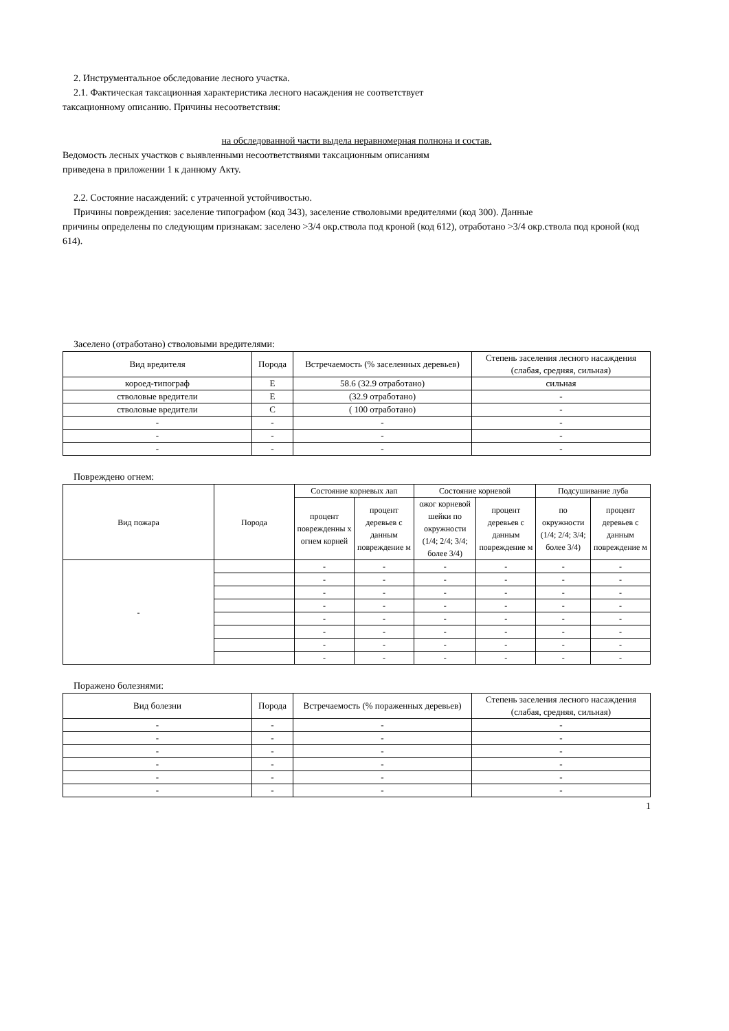2. Инструментальное обследование лесного участка.
2.1. Фактическая таксационная характеристика лесного насаждения не соответствует
таксационному описанию. Причины несоответствия:
на обследованной части выдела неравномерная полнона и состав.
Ведомость лесных участков с выявленными несоответствиями таксационным описаниям
приведена в приложении 1 к данному Акту.
2.2. Состояние насаждений: с утраченной устойчивостью.
Причины повреждения: заселение типографом (код 343), заселение стволовыми вредителями (код 300). Данные
причины определены по следующим признакам: заселено >3/4 окр.ствола под кроной (код 612), отработано >3/4 окр.ствола под кроной (код 614).
Заселено (отработано) стволовыми вредителями:
| Вид вредителя | Порода | Встречаемость (% заселенных деревьев) | Степень заселения лесного насаждения (слабая, средняя, сильная) |
| --- | --- | --- | --- |
| короед-типограф | Е | 58.6 (32.9 отработано) | сильная |
| стволовые вредители | Е | (32.9 отработано) | - |
| стволовые вредители | С | ( 100 отработано) | - |
| - | - | - | - |
| - | - | - | - |
| - | - | - | - |
Повреждено огнем:
| Вид пожара | Порода | Состояние корневых лап | | Состояние корневой | | Подсушивание луба | |
| --- | --- | --- | --- | --- | --- | --- | --- |
| | | процент поврежденны х огнем корней | процент деревьев с данным повреждение м | ожог корневой шейки по окружности (1/4; 2/4; 3/4; более 3/4) | процент деревьев с данным повреждение м | по окружности (1/4; 2/4; 3/4; более 3/4) | процент деревьев с данным повреждение м |
| - | | - | - | - | - | - | - |
| | | - | - | - | - | - | - |
| | | - | - | - | - | - | - |
| | | - | - | - | - | - | - |
| | | - | - | - | - | - | - |
| | | - | - | - | - | - | - |
| | | - | - | - | - | - | - |
| | | - | - | - | - | - | - |
Поражено болезнями:
| Вид болезни | Порода | Встречаемость (% пораженных деревьев) | Степень заселения лесного насаждения (слабая, средняя, сильная) |
| --- | --- | --- | --- |
| - | - | - | - |
| - | - | - | - |
| - | - | - | - |
| - | - | - | - |
| - | - | - | - |
| - | - | - | - |
1